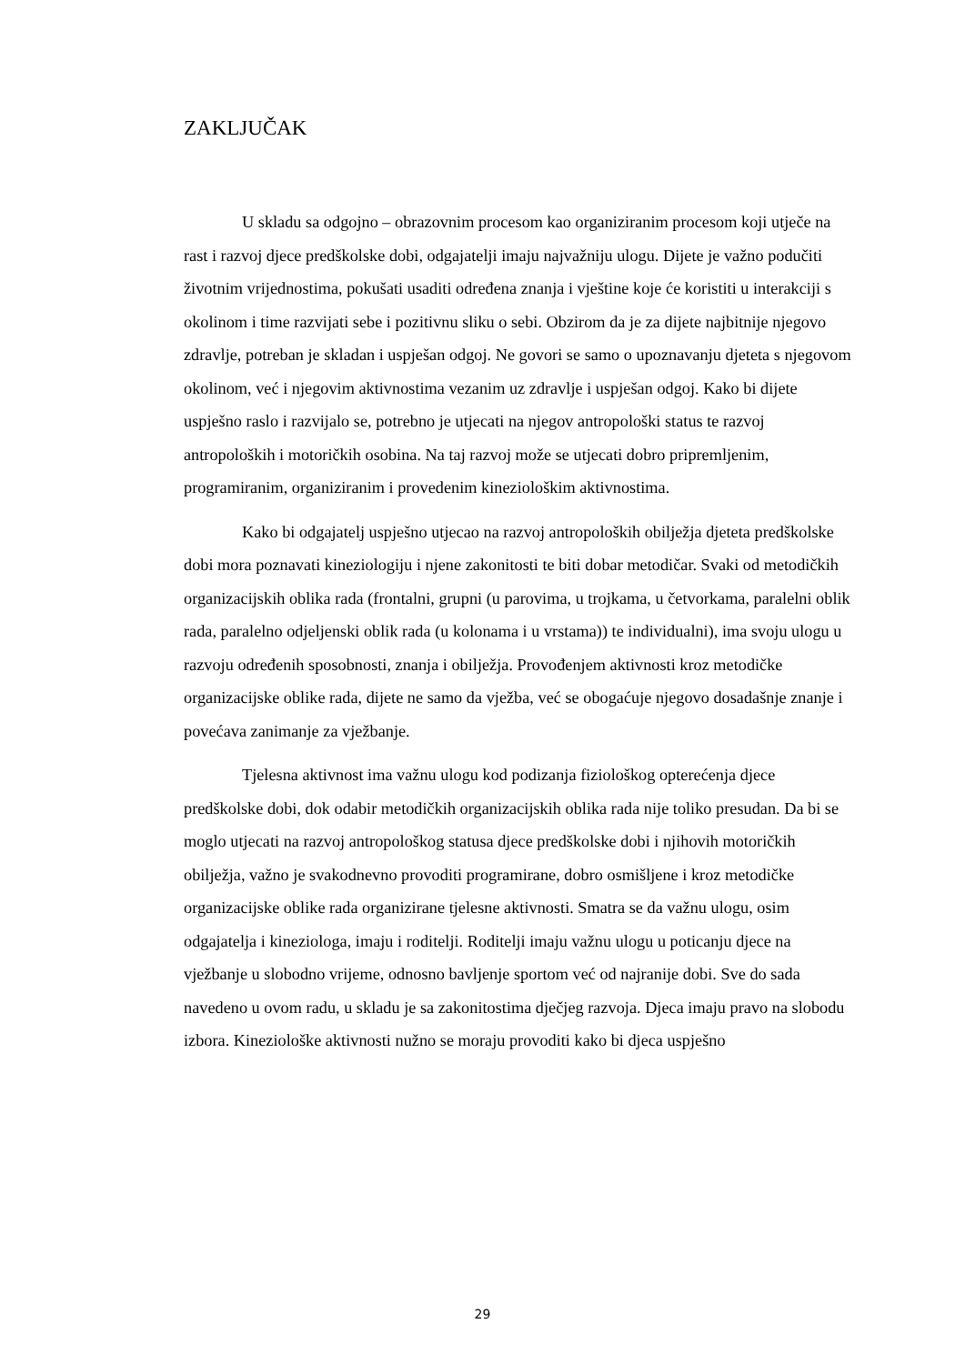ZAKLJUČAK
U skladu sa odgojno – obrazovnim procesom kao organiziranim procesom koji utječe na rast i razvoj djece predškolske dobi, odgajatelji imaju najvažniju ulogu. Dijete je važno podučiti životnim vrijednostima, pokušati usaditi određena znanja i vještine koje će koristiti u interakciji s okolinom i time razvijati sebe i pozitivnu sliku o sebi. Obzirom da je za dijete najbitnije njegovo zdravlje, potreban je skladan i uspješan odgoj. Ne govori se samo o upoznavanju djeteta s njegovom okolinom, već i njegovim aktivnostima vezanim uz zdravlje i uspješan odgoj. Kako bi dijete uspješno raslo i razvijalo se, potrebno je utjecati na njegov antropološki status te razvoj antropoloških i motoričkih osobina. Na taj razvoj može se utjecati dobro pripremljenim, programiranim, organiziranim i provedenim kineziološkim aktivnostima.
Kako bi odgajatelj uspješno utjecao na razvoj antropoloških obilježja djeteta predškolske dobi mora poznavati kineziologiju i njene zakonitosti te biti dobar metodičar. Svaki od metodičkih organizacijskih oblika rada (frontalni, grupni (u parovima, u trojkama, u četvorkama, paralelni oblik rada, paralelno odjeljenski oblik rada (u kolonama i u vrstama)) te individualni), ima svoju ulogu u razvoju određenih sposobnosti, znanja i obilježja. Provođenjem aktivnosti kroz metodičke organizacijske oblike rada, dijete ne samo da vježba, već se obogaćuje njegovo dosadašnje znanje i povećava zanimanje za vježbanje.
Tjelesna aktivnost ima važnu ulogu kod podizanja fiziološkog opterećenja djece predškolske dobi, dok odabir metodičkih organizacijskih oblika rada nije toliko presudan. Da bi se moglo utjecati na razvoj antropološkog statusa djece predškolske dobi i njihovih motoričkih obilježja, važno je svakodnevno provoditi programirane, dobro osmišljene i kroz metodičke organizacijske oblike rada organizirane tjelesne aktivnosti. Smatra se da važnu ulogu, osim odgajatelja i kineziologa, imaju i roditelji. Roditelji imaju važnu ulogu u poticanju djece na vježbanje u slobodno vrijeme, odnosno bavljenje sportom već od najranije dobi. Sve do sada navedeno u ovom radu, u skladu je sa zakonitostima dječjeg razvoja. Djeca imaju pravo na slobodu izbora. Kineziološke aktivnosti nužno se moraju provoditi kako bi djeca uspješno
29